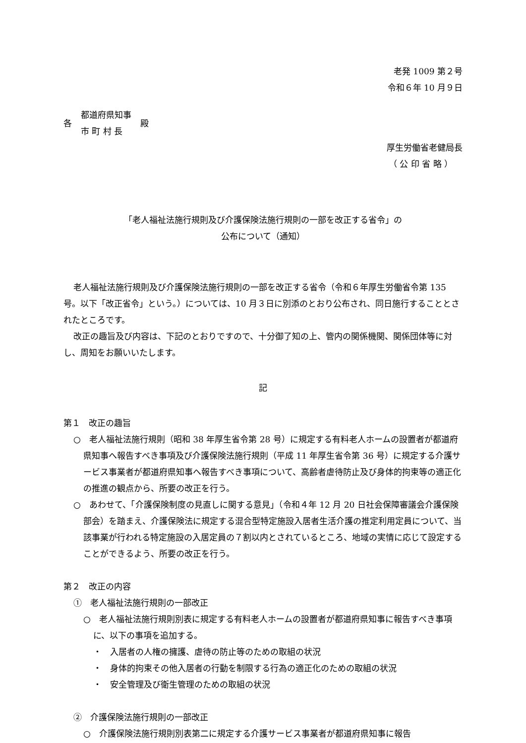老発 1009 第２号
令和６年 10 月９日
各
都道府県知事
市 町 村 長
殿
厚生労働省老健局長
（ 公 印 省 略 ）
「老人福祉法施行規則及び介護保険法施行規則の一部を改正する省令」の
公布について（通知）
老人福祉法施行規則及び介護保険法施行規則の一部を改正する省令（令和６年厚生労働省令第 135 号。以下「改正省令」という。）については、10 月３日に別添のとおり公布され、同日施行することとされたところです。
改正の趣旨及び内容は、下記のとおりですので、十分御了知の上、管内の関係機関、関係団体等に対し、周知をお願いいたします。
記
第１　改正の趣旨
○　老人福祉法施行規則（昭和 38 年厚生省令第 28 号）に規定する有料老人ホームの設置者が都道府県知事へ報告すべき事項及び介護保険法施行規則（平成 11 年厚生省令第 36 号）に規定する介護サービス事業者が都道府県知事へ報告すべき事項について、高齢者虐待防止及び身体的拘束等の適正化の推進の観点から、所要の改正を行う。
○　あわせて、「介護保険制度の見直しに関する意見」（令和４年 12 月 20 日社会保障審議会介護保険部会）を踏まえ、介護保険法に規定する混合型特定施設入居者生活介護の推定利用定員について、当該事業が行われる特定施設の入居定員の７割以内とされているところ、地域の実情に応じて設定することができるよう、所要の改正を行う。
第２　改正の内容
①　老人福祉法施行規則の一部改正
○　老人福祉法施行規則別表に規定する有料老人ホームの設置者が都道府県知事に報告すべき事項に、以下の事項を追加する。
・　入居者の人権の擁護、虐待の防止等のための取組の状況
・　身体的拘束その他入居者の行動を制限する行為の適正化のための取組の状況
・　安全管理及び衛生管理のための取組の状況
②　介護保険法施行規則の一部改正
○　介護保険法施行規則別表第二に規定する介護サービス事業者が都道府県知事に報告